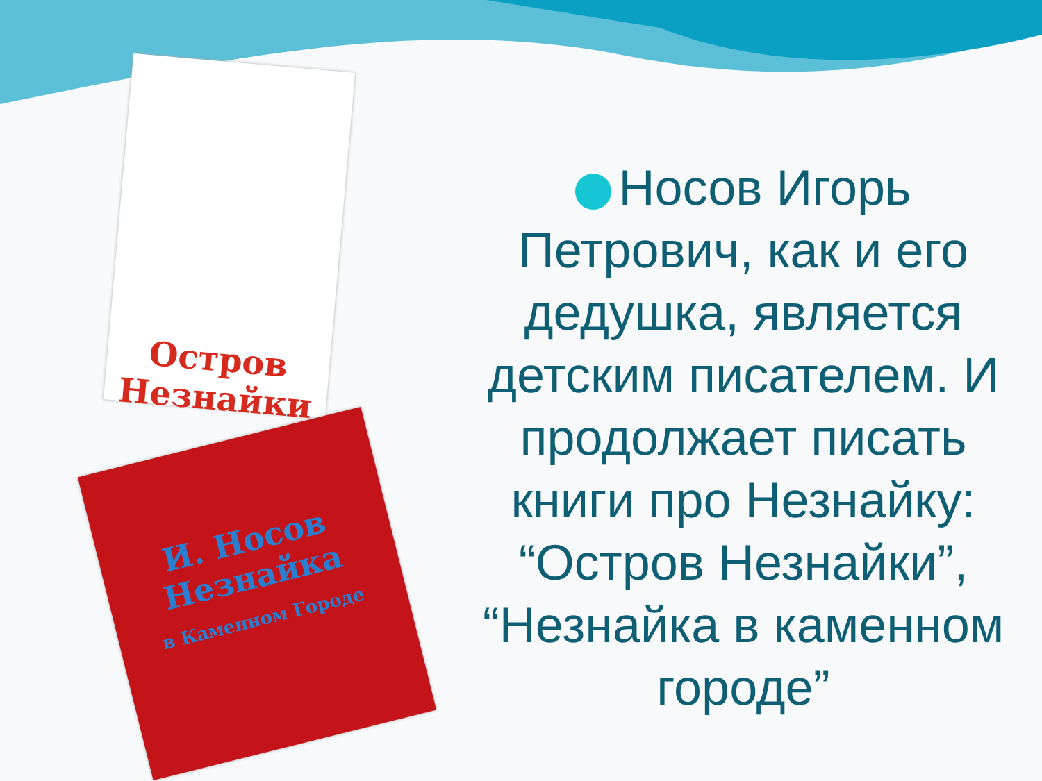Остров Незнайки
И. Носов
Незнайка
в Каменном Городе
Носов Игорь Петрович, как и его дедушка, является детским писателем. И продолжает писать книги про Незнайку: “Остров Незнайки”, “Незнайка в каменном городе”